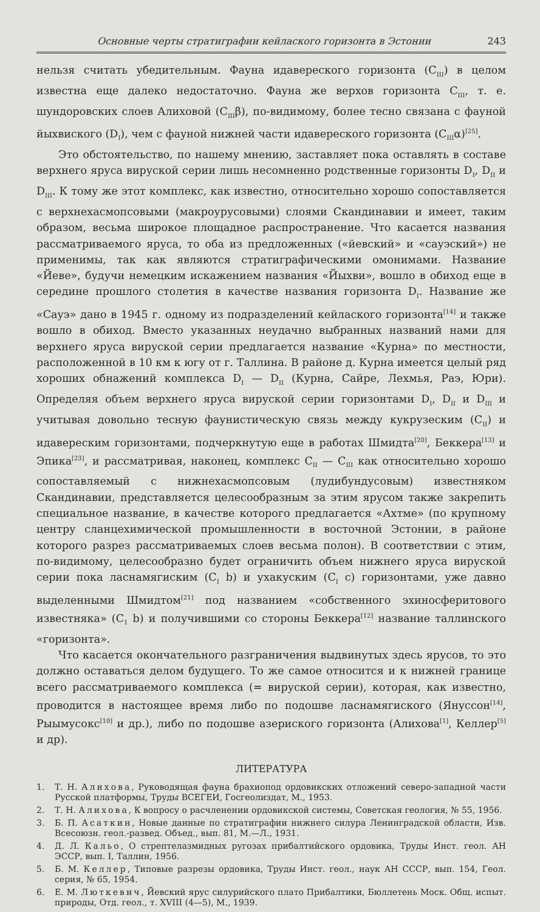Основные черты стратиграфии кейлаского горизонта в Эстонии 243
нельзя считать убедительным. Фауна идавереского горизонта (C<sub>III</sub>) в целом известна еще далеко недостаточно. Фауна же верхов горизонта C<sub>III</sub>, т. е. шундоровских слоев Алиховой (C<sub>III</sub>β), по-видимому, более тесно связана с фауной йыхвиского (D<sub>I</sub>), чем с фауной нижней части идавереского горизонта (C<sub>III</sub>α)<sup>[25]</sup>.
Это обстоятельство, по нашему мнению, заставляет пока оставлять в составе верхнего яруса вируской серии лишь несомненно родственные горизонты D<sub>I</sub>, D<sub>II</sub> и D<sub>III</sub>. К тому же этот комплекс, как известно, относительно хорошо сопоставляется с верхнехасмопсовыми (макроурусовыми) слоями Скандинавии и имеет, таким образом, весьма широкое площадное распространение. Что касается названия рассматриваемого яруса, то оба из предложенных («йевский» и «сауэский») не применимы, так как являются стратиграфическими омонимами. Название «Йеве», будучи немецким искажением названия «Йыхви», вошло в обиход еще в середине прошлого столетия в качестве названия горизонта D<sub>I</sub>. Название же «Сауэ» дано в 1945 г. одному из подразделений кейлаского горизонта<sup>[14]</sup> и также вошло в обиход. Вместо указанных неудачно выбранных названий нами для верхнего яруса вируской серии предлагается название «Курна» по местности, расположенной в 10 км к югу от г. Таллина. В районе д. Курна имеется целый ряд хороших обнажений комплекса D<sub>I</sub> — D<sub>II</sub> (Курна, Сайре, Лехмья, Раэ, Юри). Определяя объем верхнего яруса вируской серии горизонтами D<sub>I</sub>, D<sub>II</sub> и D<sub>III</sub> и учитывая довольно тесную фаунистическую связь между кукрузеским (C<sub>II</sub>) и идавереским горизонтами, подчеркнутую еще в работах Шмидта<sup>[20]</sup>, Беккера<sup>[13]</sup> и Эпика<sup>[23]</sup>, и рассматривая, наконец, комплекс C<sub>II</sub> — C<sub>III</sub> как относительно хорошо сопоставляемый с нижнехасмопсовым (лудибундусовым) известняком Скандинавии, представляется целесообразным за этим ярусом также закрепить специальное название, в качестве которого предлагается «Ахтме» (по крупному центру сланцехимической промышленности в восточной Эстонии, в районе которого разрез рассматриваемых слоев весьма полон). В соответствии с этим, по-видимому, целесообразно будет ограничить объем нижнего яруса вируской серии пока ласнамягиским (C<sub>I</sub> b) и ухакуским (C<sub>I</sub> c) горизонтами, уже давно выделенными Шмидтом<sup>[21]</sup> под названием «собственного эхиносферитового известняка» (C<sub>1</sub> b) и получившими со стороны Беккера<sup>[12]</sup> название таллинского «горизонта».
Что касается окончательного разграничения выдвинутых здесь ярусов, то это должно оставаться делом будущего. То же самое относится и к нижней границе всего рассматриваемого комплекса (= вируской серии), которая, как известно, проводится в настоящее время либо по подошве ласнамягиского (Януссон<sup>[14]</sup>, Рыымусокс<sup>[10]</sup> и др.), либо по подошве азериского горизонта (Алихова<sup>[1]</sup>, Келлер<sup>[5]</sup> и др).
ЛИТЕРАТУРА
1. Т. Н. Алихова, Руководящая фауна брахиопод ордовикских отложений северо-западной части Русской платформы, Труды ВСЕГЕИ, Госгеолиздат, М., 1953.
2. Т. Н. Алихова, К вопросу о расчленении ордовикской системы, Советская геология, № 55, 1956.
3. Б. П. Асаткин, Новые данные по стратиграфии нижнего силура Ленинградской области, Изв. Всесоюзн. геол.-развед. Объед., вып. 81, М.—Л., 1931.
4. Д. Л. Кальо, О стрептелазмидных ругозах прибалтийского ордовика, Труды Инст. геол. АН ЭССР, вып. I, Таллин, 1956.
5. Б. М. Келлер, Типовые разрезы ордовика, Труды Инст. геол., наук АН СССР, вып. 154, Геол. серия, № 65, 1954.
6. Е. М. Люткевич, Йевский ярус силурийского плато Прибалтики, Бюллетень Моск. Общ. испыт. природы, Отд. геол., т. XVIII (4—5), М., 1939.